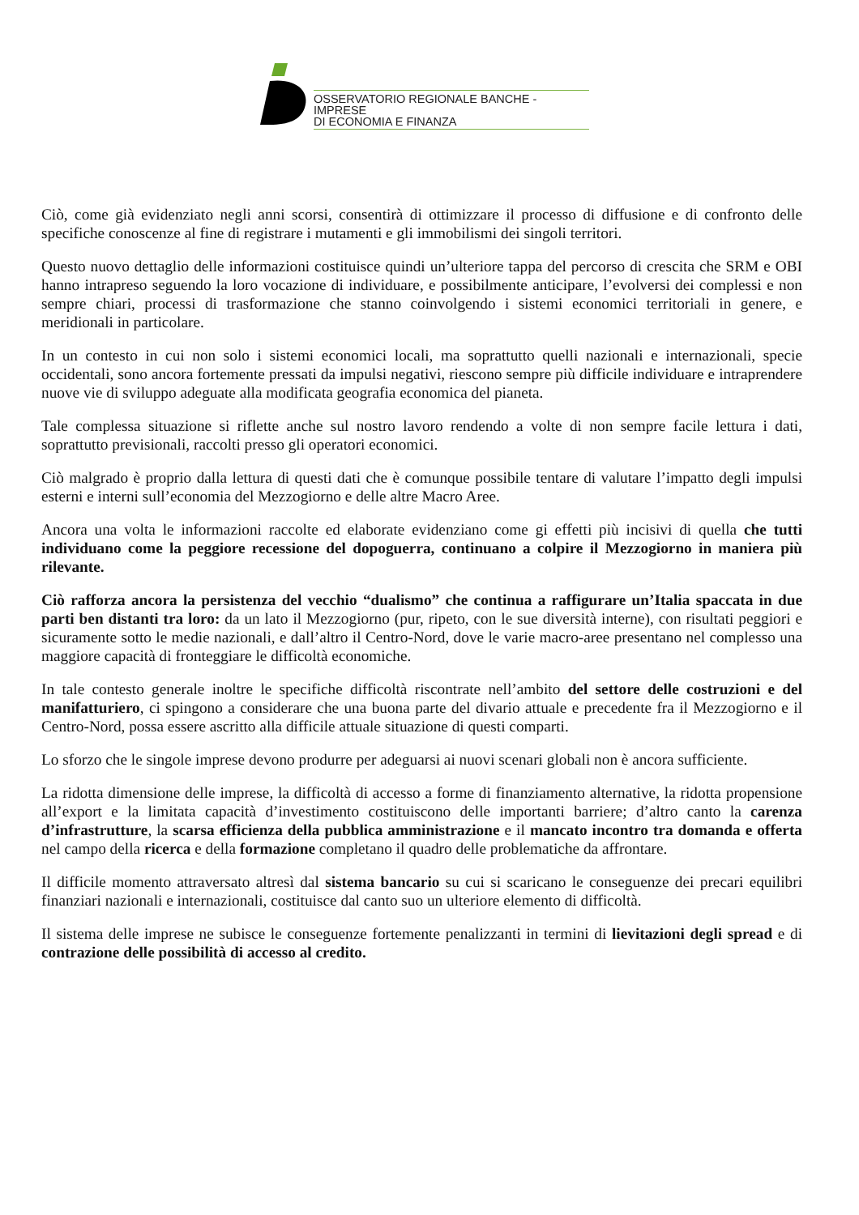OSSERVATORIO REGIONALE BANCHE - IMPRESE
DI ECONOMIA E FINANZA
Ciò, come già evidenziato negli anni scorsi, consentirà di ottimizzare il processo di diffusione e di confronto delle specifiche conoscenze al fine di registrare i mutamenti e gli immobilismi dei singoli territori.
Questo nuovo dettaglio delle informazioni costituisce quindi un’ulteriore tappa del percorso di crescita che SRM e OBI hanno intrapreso seguendo la loro vocazione di individuare, e possibilmente anticipare, l’evolversi dei complessi e non sempre chiari, processi di trasformazione che stanno coinvolgendo i sistemi economici territoriali in genere, e meridionali in particolare.
In un contesto in cui non solo i sistemi economici locali, ma soprattutto quelli nazionali e internazionali, specie occidentali, sono ancora fortemente pressati da impulsi negativi, riescono sempre più difficile individuare e intraprendere nuove vie di sviluppo adeguate alla modificata geografia economica del pianeta.
Tale complessa situazione si riflette anche sul nostro lavoro rendendo a volte di non sempre facile lettura i dati, soprattutto previsionali, raccolti presso gli operatori economici.
Ciò malgrado è proprio dalla lettura di questi dati che è comunque possibile tentare di valutare l’impatto degli impulsi esterni e interni sull’economia del Mezzogiorno e delle altre Macro Aree.
Ancora una volta le informazioni raccolte ed elaborate evidenziano come gi effetti più incisivi di quella che tutti individuano come la peggiore recessione del dopoguerra, continuano a colpire il Mezzogiorno in maniera più rilevante.
Ciò rafforza ancora la persistenza del vecchio “dualismo” che continua a raffigurare un’Italia spaccata in due parti ben distanti tra loro: da un lato il Mezzogiorno (pur, ripeto, con le sue diversità interne), con risultati peggiori e sicuramente sotto le medie nazionali, e dall’altro il Centro-Nord, dove le varie macro-aree presentano nel complesso una maggiore capacità di fronteggiare le difficoltà economiche.
In tale contesto generale inoltre le specifiche difficoltà riscontrate nell’ambito del settore delle costruzioni e del manifatturiero, ci spingono a considerare che una buona parte del divario attuale e precedente fra il Mezzogiorno e il Centro-Nord, possa essere ascritto alla difficile attuale situazione di questi comparti.
Lo sforzo che le singole imprese devono produrre per adeguarsi ai nuovi scenari globali non è ancora sufficiente.
La ridotta dimensione delle imprese, la difficoltà di accesso a forme di finanziamento alternative, la ridotta propensione all’export e la limitata capacità d’investimento costituiscono delle importanti barriere; d’altro canto la carenza d’infrastrutture, la scarsa efficienza della pubblica amministrazione e il mancato incontro tra domanda e offerta nel campo della ricerca e della formazione completano il quadro delle problematiche da affrontare.
Il difficile momento attraversato altresì dal sistema bancario su cui si scaricano le conseguenze dei precari equilibri finanziari nazionali e internazionali, costituisce dal canto suo un ulteriore elemento di difficoltà.
Il sistema delle imprese ne subisce le conseguenze fortemente penalizzanti in termini di lievitazioni degli spread e di contrazione delle possibilità di accesso al credito.